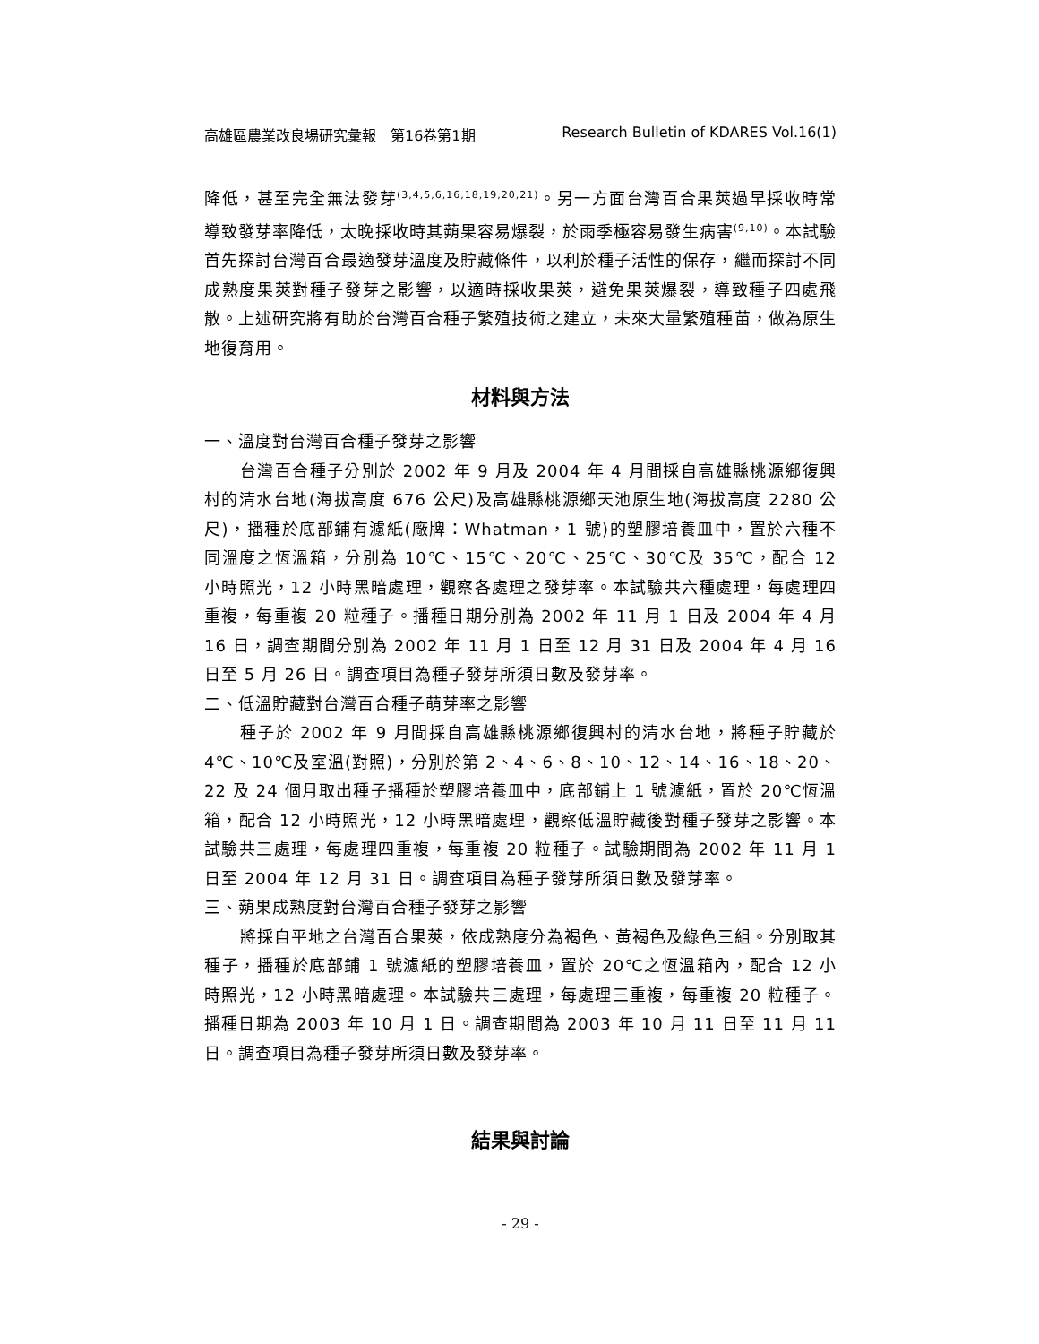高雄區農業改良場研究彙報　第16卷第1期 Research Bulletin of KDARES Vol.16(1)
降低，甚至完全無法發芽<sup>(3,4,5,6,16,18,19,20,21)</sup>。另一方面台灣百合果莢過早採收時常導致發芽率降低，太晚採收時其蒴果容易爆裂，於雨季極容易發生病害<sup>(9,10)</sup>。本試驗首先探討台灣百合最適發芽溫度及貯藏條件，以利於種子活性的保存，繼而探討不同成熟度果莢對種子發芽之影響，以適時採收果莢，避免果莢爆裂，導致種子四處飛散。上述研究將有助於台灣百合種子繁殖技術之建立，未來大量繁殖種苗，做為原生地復育用。
材料與方法
一、溫度對台灣百合種子發芽之影響
台灣百合種子分別於 2002 年 9 月及 2004 年 4 月間採自高雄縣桃源鄉復興村的清水台地(海拔高度 676 公尺)及高雄縣桃源鄉天池原生地(海拔高度 2280 公尺)，播種於底部鋪有濾紙(廠牌：Whatman，1 號)的塑膠培養皿中，置於六種不同溫度之恆溫箱，分別為 10℃、15℃、20℃、25℃、30℃及 35℃，配合 12 小時照光，12 小時黑暗處理，觀察各處理之發芽率。本試驗共六種處理，每處理四重複，每重複 20 粒種子。播種日期分別為 2002 年 11 月 1 日及 2004 年 4 月 16 日，調查期間分別為 2002 年 11 月 1 日至 12 月 31 日及 2004 年 4 月 16 日至 5 月 26 日。調查項目為種子發芽所須日數及發芽率。
二、低溫貯藏對台灣百合種子萌芽率之影響
種子於 2002 年 9 月間採自高雄縣桃源鄉復興村的清水台地，將種子貯藏於 4℃、10℃及室溫(對照)，分別於第 2、4、6、8、10、12、14、16、18、20、22 及 24 個月取出種子播種於塑膠培養皿中，底部鋪上 1 號濾紙，置於 20℃恆溫箱，配合 12 小時照光，12 小時黑暗處理，觀察低溫貯藏後對種子發芽之影響。本試驗共三處理，每處理四重複，每重複 20 粒種子。試驗期間為 2002 年 11 月 1 日至 2004 年 12 月 31 日。調查項目為種子發芽所須日數及發芽率。
三、蒴果成熟度對台灣百合種子發芽之影響
將採自平地之台灣百合果莢，依成熟度分為褐色、黃褐色及綠色三組。分別取其種子，播種於底部鋪 1 號濾紙的塑膠培養皿，置於 20℃之恆溫箱內，配合 12 小時照光，12 小時黑暗處理。本試驗共三處理，每處理三重複，每重複 20 粒種子。播種日期為 2003 年 10 月 1 日。調查期間為 2003 年 10 月 11 日至 11 月 11 日。調查項目為種子發芽所須日數及發芽率。
結果與討論
- 29 -